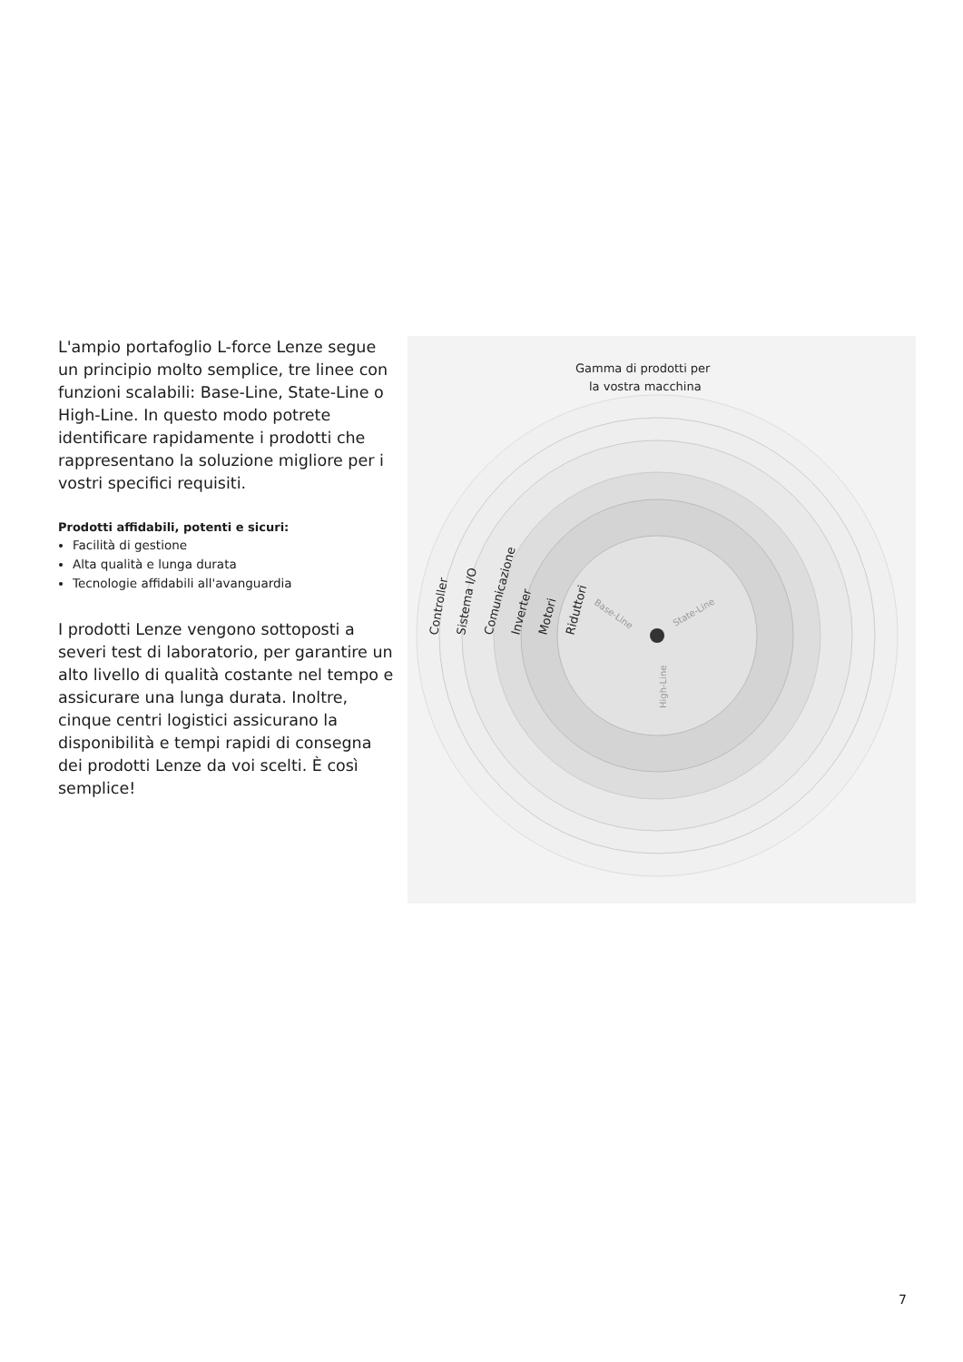L'ampio portafoglio L-force Lenze segue un principio molto semplice, tre linee con funzioni scalabili: Base-Line, State-Line o High-Line. In questo modo potrete identificare rapidamente i prodotti che rappresentano la soluzione migliore per i vostri specifici requisiti.
Prodotti affidabili, potenti e sicuri:
Facilità di gestione
Alta qualità e lunga durata
Tecnologie affidabili all'avanguardia
I prodotti Lenze vengono sottoposti a severi test di laboratorio, per garantire un alto livello di qualità costante nel tempo e assicurare una lunga durata. Inoltre, cinque centri logistici assicurano la disponibilità e tempi rapidi di consegna dei prodotti Lenze da voi scelti. È così semplice!
Gamma di prodotti per
la vostra macchina
Controller
Sistema I/O
Comunicazione
Inverter
Motori
Riduttori
Base-Line
State-Line
High-Line
7